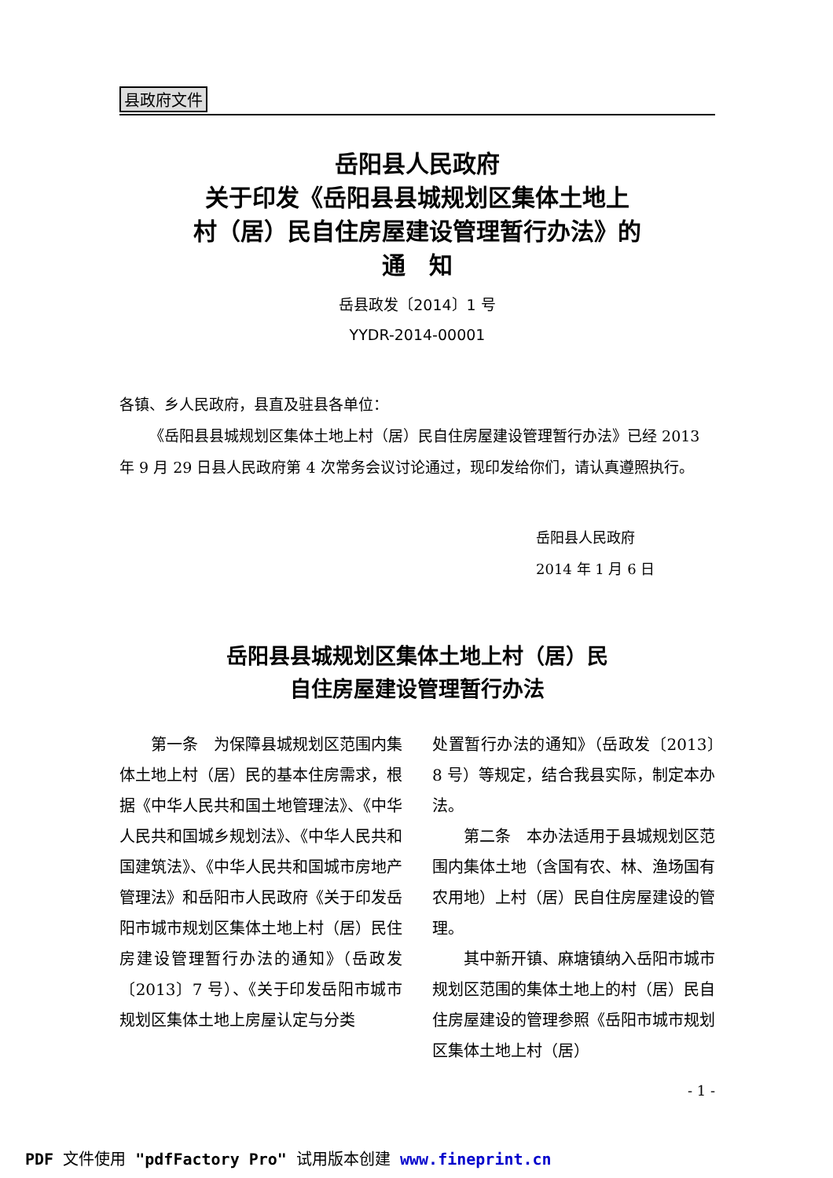县政府文件
岳阳县人民政府
关于印发《岳阳县县城规划区集体土地上
村（居）民自住房屋建设管理暂行办法》的
通　知
岳县政发〔2014〕1 号
YYDR-2014-00001
各镇、乡人民政府，县直及驻县各单位：
《岳阳县县城规划区集体土地上村（居）民自住房屋建设管理暂行办法》已经 2013 年 9 月 29 日县人民政府第 4 次常务会议讨论通过，现印发给你们，请认真遵照执行。
岳阳县人民政府
2014 年 1 月 6 日
岳阳县县城规划区集体土地上村（居）民
自住房屋建设管理暂行办法
　　第一条　为保障县城规划区范围内集体土地上村（居）民的基本住房需求，根据《中华人民共和国土地管理法》、《中华人民共和国城乡规划法》、《中华人民共和国建筑法》、《中华人民共和国城市房地产管理法》和岳阳市人民政府《关于印发岳阳市城市规划区集体土地上村（居）民住房建设管理暂行办法的通知》（岳政发〔2013〕7 号）、《关于印发岳阳市城市规划区集体土地上房屋认定与分类
处置暂行办法的通知》（岳政发〔2013〕8 号）等规定，结合我县实际，制定本办法。
　　第二条　本办法适用于县城规划区范围内集体土地（含国有农、林、渔场国有农用地）上村（居）民自住房屋建设的管理。
　　其中新开镇、麻塘镇纳入岳阳市城市规划区范围的集体土地上的村（居）民自住房屋建设的管理参照《岳阳市城市规划区集体土地上村（居）
- 1 -
PDF 文件使用 "pdfFactory Pro" 试用版本创建 www.fineprint.cn